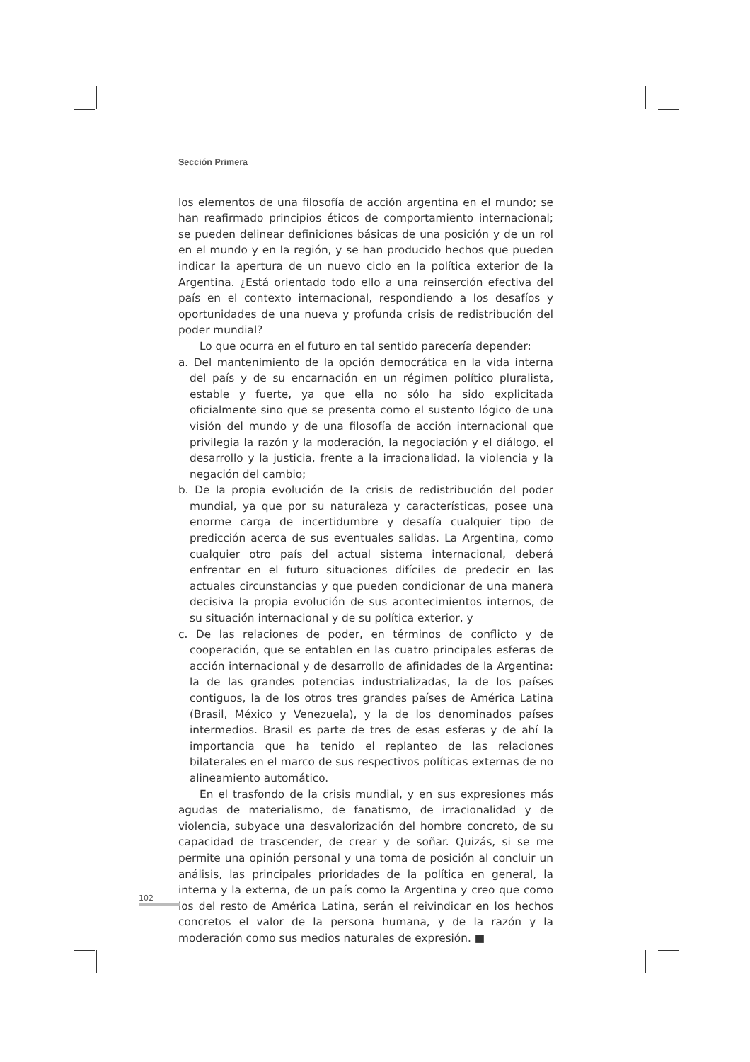Sección Primera
los elementos de una filosofía de acción argentina en el mundo; se han reafirmado principios éticos de comportamiento internacional; se pueden delinear definiciones básicas de una posición y de un rol en el mundo y en la región, y se han producido hechos que pueden indicar la apertura de un nuevo ciclo en la política exterior de la Argentina. ¿Está orientado todo ello a una reinserción efectiva del país en el contexto internacional, respondiendo a los desafíos y oportunidades de una nueva y profunda crisis de redistribución del poder mundial?
Lo que ocurra en el futuro en tal sentido parecería depender:
a. Del mantenimiento de la opción democrática en la vida interna del país y de su encarnación en un régimen político pluralista, estable y fuerte, ya que ella no sólo ha sido explicitada oficialmente sino que se presenta como el sustento lógico de una visión del mundo y de una filosofía de acción internacional que privilegia la razón y la moderación, la negociación y el diálogo, el desarrollo y la justicia, frente a la irracionalidad, la violencia y la negación del cambio;
b. De la propia evolución de la crisis de redistribución del poder mundial, ya que por su naturaleza y características, posee una enorme carga de incertidumbre y desafía cualquier tipo de predicción acerca de sus eventuales salidas. La Argentina, como cualquier otro país del actual sistema internacional, deberá enfrentar en el futuro situaciones difíciles de predecir en las actuales circunstancias y que pueden condicionar de una manera decisiva la propia evolución de sus acontecimientos internos, de su situación internacional y de su política exterior, y
c. De las relaciones de poder, en términos de conflicto y de cooperación, que se entablen en las cuatro principales esferas de acción internacional y de desarrollo de afinidades de la Argentina: la de las grandes potencias industrializadas, la de los países contiguos, la de los otros tres grandes países de América Latina (Brasil, México y Venezuela), y la de los denominados países intermedios. Brasil es parte de tres de esas esferas y de ahí la importancia que ha tenido el replanteo de las relaciones bilaterales en el marco de sus respectivos políticas externas de no alineamiento automático.
En el trasfondo de la crisis mundial, y en sus expresiones más agudas de materialismo, de fanatismo, de irracionalidad y de violencia, subyace una desvalorización del hombre concreto, de su capacidad de trascender, de crear y de soñar. Quizás, si se me permite una opinión personal y una toma de posición al concluir un análisis, las principales prioridades de la política en general, la interna y la externa, de un país como la Argentina y creo que como los del resto de América Latina, serán el reivindicar en los hechos concretos el valor de la persona humana, y de la razón y la moderación como sus medios naturales de expresión. ■
102